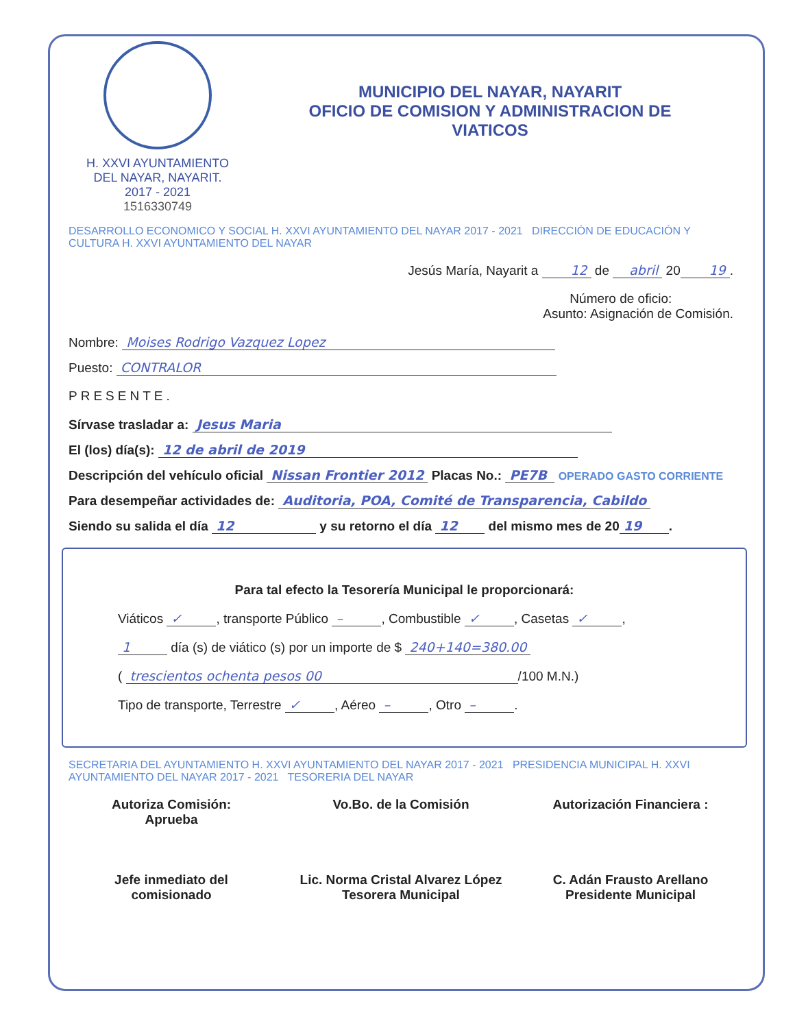H. XXVI AYUNTAMIENTO
DEL NAYAR, NAYARIT.
2017 - 2021
1516330749
MUNICIPIO DEL NAYAR, NAYARIT
OFICIO DE COMISION Y ADMINISTRACION DE
VIATICOS
DESARROLLO ECONOMICO Y SOCIAL H. XXVI AYUNTAMIENTO DEL NAYAR 2017 - 2021 DIRECCIÓN DE EDUCACIÓN Y CULTURA H. XXVI AYUNTAMIENTO DEL NAYAR
Jesús María, Nayarit a 12 de abril 20 19.
Número de oficio:
Asunto: Asignación de Comisión.
Nombre: Moises Rodrigo Vazquez Lopez
Puesto: CONTRALOR
PRESENTE.
Sírvase trasladar a: Jesus Maria
El (los) día(s): 12 de abril de 2019
Descripción del vehículo oficial Nissan Frontier 2012 Placas No.: PE7B OPERADO GASTO CORRIENTE
Para desempeñar actividades de: Auditoria, POA, Comité de Transparencia, Cabildo
Siendo su salida el día 12 y su retorno el día 12 del mismo mes de 20 19.
Para tal efecto la Tesorería Municipal le proporcionará:
Viáticos ✓, transporte Público –, Combustible ✓, Casetas ✓,
1 día (s) de viático (s) por un importe de $ 240+140=380.00
( trescientos ochenta pesos 00 /100 M.N.)
Tipo de transporte, Terrestre ✓, Aéreo –, Otro –.
SECRETARIA DEL AYUNTAMIENTO H. XXVI AYUNTAMIENTO DEL NAYAR 2017 - 2021 PRESIDENCIA MUNICIPAL H. XXVI AYUNTAMIENTO DEL NAYAR 2017 - 2021 TESORERIA DEL NAYAR
Autoriza Comisión:
Aprueba
Jefe inmediato del
comisionado
Vo.Bo. de la Comisión
Lic. Norma Cristal Alvarez López
Tesorera Municipal
Autorización Financiera :
C. Adán Frausto Arellano
Presidente Municipal